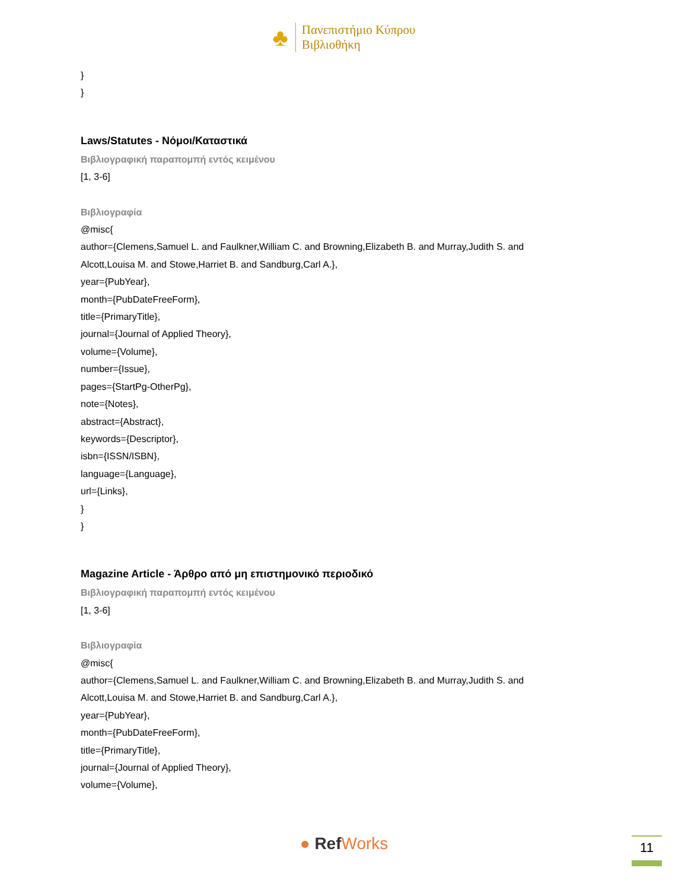♣
Πανεπιστήμιο Κύπρου
Βιβλιοθήκη
}
}
Laws/Statutes - Νόμοι/Καταστικά
Βιβλιογραφική παραπομπή εντός κειμένου
[1, 3-6]
Βιβλιογραφία
@misc{
author={Clemens,Samuel L. and Faulkner,William C. and Browning,Elizabeth B. and Murray,Judith S. and Alcott,Louisa M. and Stowe,Harriet B. and Sandburg,Carl A.},
year={PubYear},
month={PubDateFreeForm},
title={PrimaryTitle},
journal={Journal of Applied Theory},
volume={Volume},
number={Issue},
pages={StartPg-OtherPg},
note={Notes},
abstract={Abstract},
keywords={Descriptor},
isbn={ISSN/ISBN},
language={Language},
url={Links},
}
}
Magazine Article - Άρθρο από μη επιστημονικό περιοδικό
Βιβλιογραφική παραπομπή εντός κειμένου
[1, 3-6]
Βιβλιογραφία
@misc{
author={Clemens,Samuel L. and Faulkner,William C. and Browning,Elizabeth B. and Murray,Judith S. and Alcott,Louisa M. and Stowe,Harriet B. and Sandburg,Carl A.},
year={PubYear},
month={PubDateFreeForm},
title={PrimaryTitle},
journal={Journal of Applied Theory},
volume={Volume},
● Ref Works 11